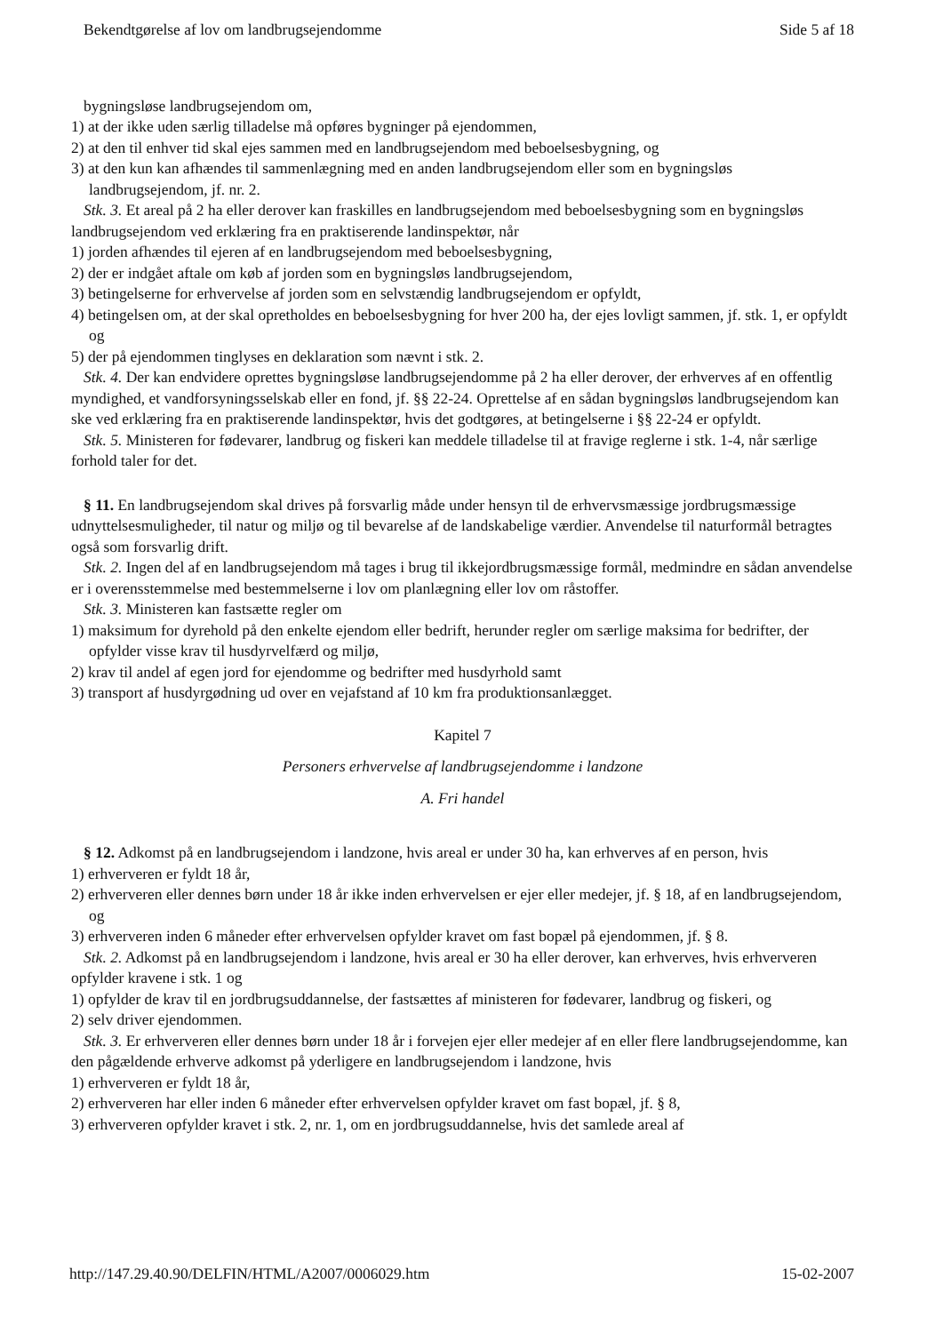Bekendtgørelse af lov om landbrugsejendomme Side 5 af 18
bygningsløse landbrugsejendom om,
1) at der ikke uden særlig tilladelse må opføres bygninger på ejendommen,
2) at den til enhver tid skal ejes sammen med en landbrugsejendom med beboelsesbygning, og
3) at den kun kan afhændes til sammenlægning med en anden landbrugsejendom eller som en bygningsløs landbrugsejendom, jf. nr. 2.
Stk. 3. Et areal på 2 ha eller derover kan fraskilles en landbrugsejendom med beboelsesbygning som en bygningsløs landbrugsejendom ved erklæring fra en praktiserende landinspektør, når
1) jorden afhændes til ejeren af en landbrugsejendom med beboelsesbygning,
2) der er indgået aftale om køb af jorden som en bygningsløs landbrugsejendom,
3) betingelserne for erhvervelse af jorden som en selvstændig landbrugsejendom er opfyldt,
4) betingelsen om, at der skal opretholdes en beboelsesbygning for hver 200 ha, der ejes lovligt sammen, jf. stk. 1, er opfyldt og
5) der på ejendommen tinglyses en deklaration som nævnt i stk. 2.
Stk. 4. Der kan endvidere oprettes bygningsløse landbrugsejendomme på 2 ha eller derover, der erhverves af en offentlig myndighed, et vandforsyningsselskab eller en fond, jf. §§ 22-24. Oprettelse af en sådan bygningsløs landbrugsejendom kan ske ved erklæring fra en praktiserende landinspektør, hvis det godtgøres, at betingelserne i §§ 22-24 er opfyldt.
Stk. 5. Ministeren for fødevarer, landbrug og fiskeri kan meddele tilladelse til at fravige reglerne i stk. 1-4, når særlige forhold taler for det.
§ 11. En landbrugsejendom skal drives på forsvarlig måde under hensyn til de erhvervsmæssige jordbrugsmæssige udnyttelsesmuligheder, til natur og miljø og til bevarelse af de landskabelige værdier. Anvendelse til naturformål betragtes også som forsvarlig drift.
Stk. 2. Ingen del af en landbrugsejendom må tages i brug til ikkejordbrugsmæssige formål, medmindre en sådan anvendelse er i overensstemmelse med bestemmelserne i lov om planlægning eller lov om råstoffer.
Stk. 3. Ministeren kan fastsætte regler om
1) maksimum for dyrehold på den enkelte ejendom eller bedrift, herunder regler om særlige maksima for bedrifter, der opfylder visse krav til husdyrvelfærd og miljø,
2) krav til andel af egen jord for ejendomme og bedrifter med husdyrhold samt
3) transport af husdyrgødning ud over en vejafstand af 10 km fra produktionsanlægget.
Kapitel 7
Personers erhvervelse af landbrugsejendomme i landzone
A. Fri handel
§ 12. Adkomst på en landbrugsejendom i landzone, hvis areal er under 30 ha, kan erhverves af en person, hvis
1) erhververen er fyldt 18 år,
2) erhververen eller dennes børn under 18 år ikke inden erhvervelsen er ejer eller medejer, jf. § 18, af en landbrugsejendom, og
3) erhververen inden 6 måneder efter erhvervelsen opfylder kravet om fast bopæl på ejendommen, jf. § 8.
Stk. 2. Adkomst på en landbrugsejendom i landzone, hvis areal er 30 ha eller derover, kan erhverves, hvis erhververen opfylder kravene i stk. 1 og
1) opfylder de krav til en jordbrugsuddannelse, der fastsættes af ministeren for fødevarer, landbrug og fiskeri, og
2) selv driver ejendommen.
Stk. 3. Er erhververen eller dennes børn under 18 år i forvejen ejer eller medejer af en eller flere landbrugsejendomme, kan den pågældende erhverve adkomst på yderligere en landbrugsejendom i landzone, hvis
1) erhververen er fyldt 18 år,
2) erhververen har eller inden 6 måneder efter erhvervelsen opfylder kravet om fast bopæl, jf. § 8,
3) erhververen opfylder kravet i stk. 2, nr. 1, om en jordbrugsuddannelse, hvis det samlede areal af
http://147.29.40.90/DELFIN/HTML/A2007/0006029.htm 15-02-2007